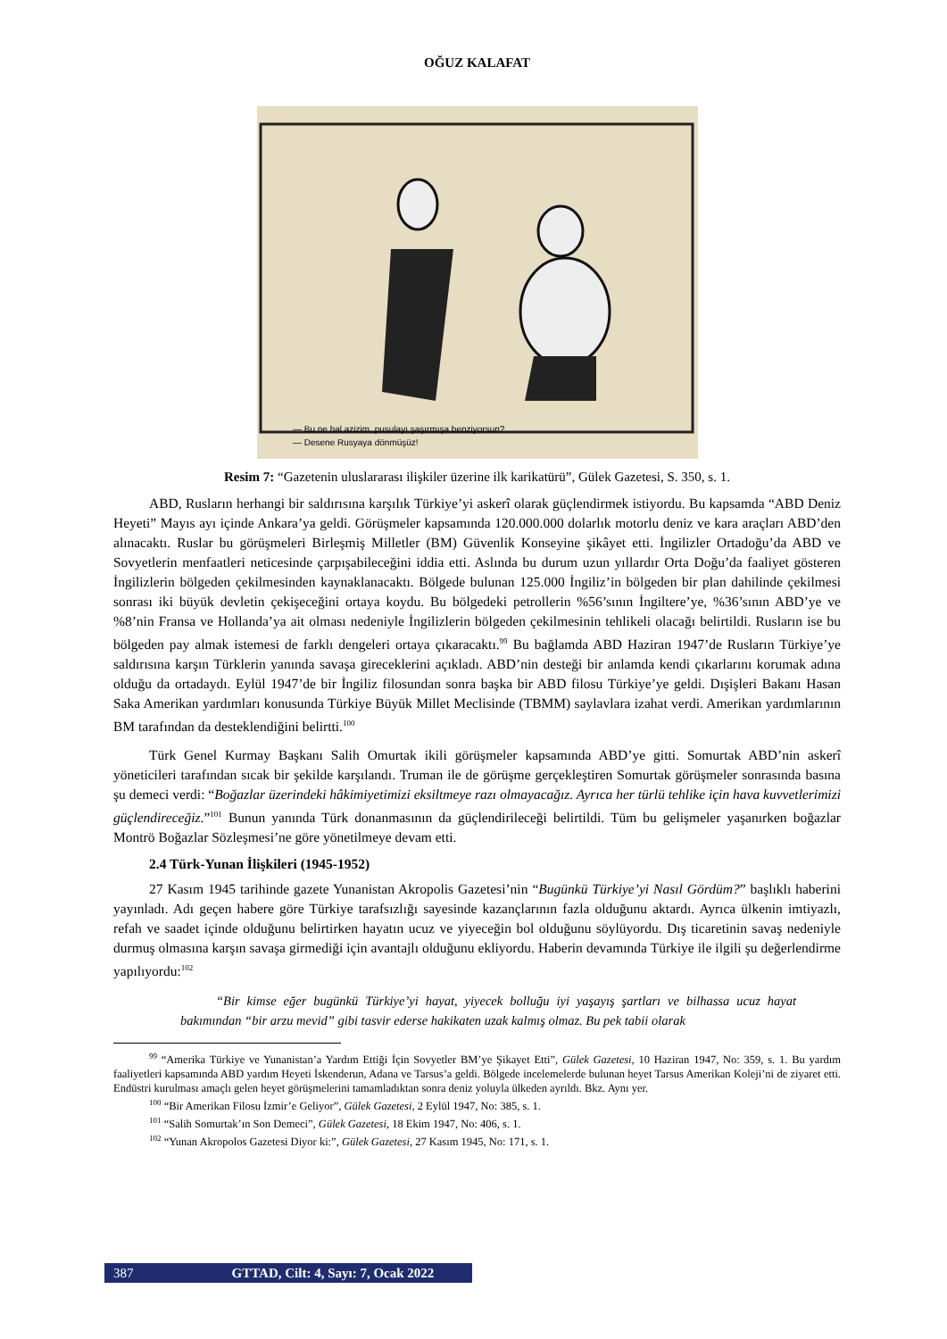OĞUZ KALAFAT
— Bu ne hal azizim, pusulayı şaşırmışa benziyorsun?
— Desene Rusyaya dönmüşüz!
Resim 7: “Gazetenin uluslararası ilişkiler üzerine ilk karikatürü”, Gülek Gazetesi, S. 350, s. 1.
ABD, Rusların herhangi bir saldırısına karşılık Türkiye’yi askerî olarak güçlendirmek istiyordu. Bu kapsamda “ABD Deniz Heyeti” Mayıs ayı içinde Ankara’ya geldi. Görüşmeler kapsamında 120.000.000 dolarlık motorlu deniz ve kara araçları ABD’den alınacaktı. Ruslar bu görüşmeleri Birleşmiş Milletler (BM) Güvenlik Konseyine şikâyet etti. İngilizler Ortadoğu’da ABD ve Sovyetlerin menfaatleri neticesinde çarpışabileceğini iddia etti. Aslında bu durum uzun yıllardır Orta Doğu’da faaliyet gösteren İngilizlerin bölgeden çekilmesinden kaynaklanacaktı. Bölgede bulunan 125.000 İngiliz’in bölgeden bir plan dahilinde çekilmesi sonrası iki büyük devletin çekişeceğini ortaya koydu. Bu bölgedeki petrollerin %56’sının İngiltere’ye, %36’sının ABD’ye ve %8’nin Fransa ve Hollanda’ya ait olması nedeniyle İngilizlerin bölgeden çekilmesinin tehlikeli olacağı belirtildi. Rusların ise bu bölgeden pay almak istemesi de farklı dengeleri ortaya çıkaracaktı.<sup>99</sup> Bu bağlamda ABD Haziran 1947’de Rusların Türkiye’ye saldırısına karşın Türklerin yanında savaşa gireceklerini açıkladı. ABD’nin desteği bir anlamda kendi çıkarlarını korumak adına olduğu da ortadaydı. Eylül 1947’de bir İngiliz filosundan sonra başka bir ABD filosu Türkiye’ye geldi. Dışişleri Bakanı Hasan Saka Amerikan yardımları konusunda Türkiye Büyük Millet Meclisinde (TBMM) saylavlara izahat verdi. Amerikan yardımlarının BM tarafından da desteklendiğini belirtti.<sup>100</sup>
Türk Genel Kurmay Başkanı Salih Omurtak ikili görüşmeler kapsamında ABD’ye gitti. Somurtak ABD’nin askerî yöneticileri tarafından sıcak bir şekilde karşılandı. Truman ile de görüşme gerçekleştiren Somurtak görüşmeler sonrasında basına şu demeci verdi: “Boğazlar üzerindeki hâkimiyetimizi eksiltmeye razı olmayacağız. Ayrıca her türlü tehlike için hava kuvvetlerimizi güçlendireceğiz.”<sup>101</sup> Bunun yanında Türk donanmasının da güçlendirileceği belirtildi. Tüm bu gelişmeler yaşanırken boğazlar Montrö Boğazlar Sözleşmesi’ne göre yönetilmeye devam etti.
2.4 Türk-Yunan İlişkileri (1945-1952)
27 Kasım 1945 tarihinde gazete Yunanistan Akropolis Gazetesi’nin “Bugünkü Türkiye’yi Nasıl Gördüm?” başlıklı haberini yayınladı. Adı geçen habere göre Türkiye tarafsızlığı sayesinde kazançlarının fazla olduğunu aktardı. Ayrıca ülkenin imtiyazlı, refah ve saadet içinde olduğunu belirtirken hayatın ucuz ve yiyeceğin bol olduğunu söylüyordu. Dış ticaretinin savaş nedeniyle durmuş olmasına karşın savaşa girmediği için avantajlı olduğunu ekliyordu. Haberin devamında Türkiye ile ilgili şu değerlendirme yapılıyordu:<sup>102</sup>
“Bir kimse eğer bugünkü Türkiye’yi hayat, yiyecek bolluğu iyi yaşayış şartları ve bilhassa ucuz hayat bakımından “bir arzu mevid” gibi tasvir ederse hakikaten uzak kalmış olmaz. Bu pek tabii olarak
<sup>99</sup> “Amerika Türkiye ve Yunanistan’a Yardım Ettiği İçin Sovyetler BM’ye Şikayet Etti”, Gülek Gazetesi, 10 Haziran 1947, No: 359, s. 1. Bu yardım faaliyetleri kapsamında ABD yardım Heyeti İskenderun, Adana ve Tarsus’a geldi. Bölgede incelemelerde bulunan heyet Tarsus Amerikan Koleji’ni de ziyaret etti. Endüstri kurulması amaçlı gelen heyet görüşmelerini tamamladıktan sonra deniz yoluyla ülkeden ayrıldı. Bkz. Aynı yer.
<sup>100</sup> “Bir Amerikan Filosu İzmir’e Geliyor”, Gülek Gazetesi, 2 Eylül 1947, No: 385, s. 1.
<sup>101</sup> “Salih Somurtak’ın Son Demeci”, Gülek Gazetesi, 18 Ekim 1947, No: 406, s. 1.
<sup>102</sup> “Yunan Akropolos Gazetesi Diyor ki:”, Gülek Gazetesi, 27 Kasım 1945, No: 171, s. 1.
387 GTTAD, Cilt: 4, Sayı: 7, Ocak 2022